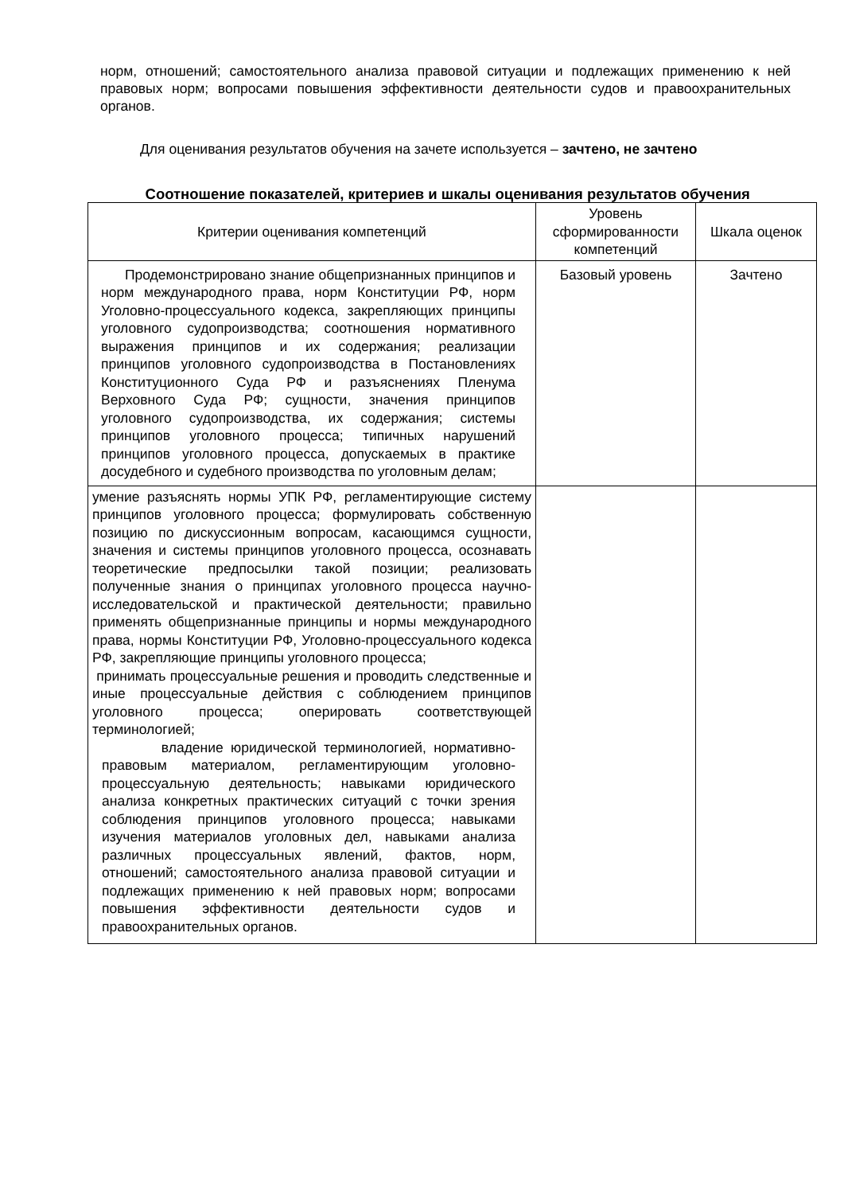норм, отношений; самостоятельного анализа правовой ситуации и подлежащих применению к ней правовых норм; вопросами повышения эффективности деятельности судов и правоохранительных органов.
Для оценивания результатов обучения на зачете используется – зачтено, не зачтено
Соотношение показателей, критериев и шкалы оценивания результатов обучения
| Критерии оценивания компетенций | Уровень сформированности компетенций | Шкала оценок |
| Продемонстрировано знание общепризнанных принципов и норм международного права, норм Конституции РФ, норм Уголовно-процессуального кодекса, закрепляющих принципы уголовного судопроизводства; соотношения нормативного выражения принципов и их содержания; реализации принципов уголовного судопроизводства в Постановлениях Конституционного Суда РФ и разъяснениях Пленума Верховного Суда РФ; сущности, значения принципов уголовного судопроизводства, их содержания; системы принципов уголовного процесса; типичных нарушений принципов уголовного процесса, допускаемых в практике досудебного и судебного производства по уголовным делам; | Базовый уровень | Зачтено |
| умение разъяснять нормы УПК РФ, регламентирующие систему принципов уголовного процесса; формулировать собственную позицию по дискуссионным вопросам, касающимся сущности, значения и системы принципов уголовного процесса, осознавать теоретические предпосылки такой позиции; реализовать полученные знания о принципах уголовного процесса научно-исследовательской и практической деятельности; правильно применять общепризнанные принципы и нормы международного права, нормы Конституции РФ, Уголовно-процессуального кодекса РФ, закрепляющие принципы уголовного процесса; принимать процессуальные решения и проводить следственные и иные процессуальные действия с соблюдением принципов уголовного процесса; оперировать соответствующей терминологией; владение юридической терминологией, нормативно-правовым материалом, регламентирующим уголовно- процессуальную деятельность; навыками юридического анализа конкретных практических ситуаций с точки зрения соблюдения принципов уголовного процесса; навыками изучения материалов уголовных дел, навыками анализа различных процессуальных явлений, фактов, норм, отношений; самостоятельного анализа правовой ситуации и подлежащих применению к ней правовых норм; вопросами повышения эффективности деятельности судов и правоохранительных органов. | | |